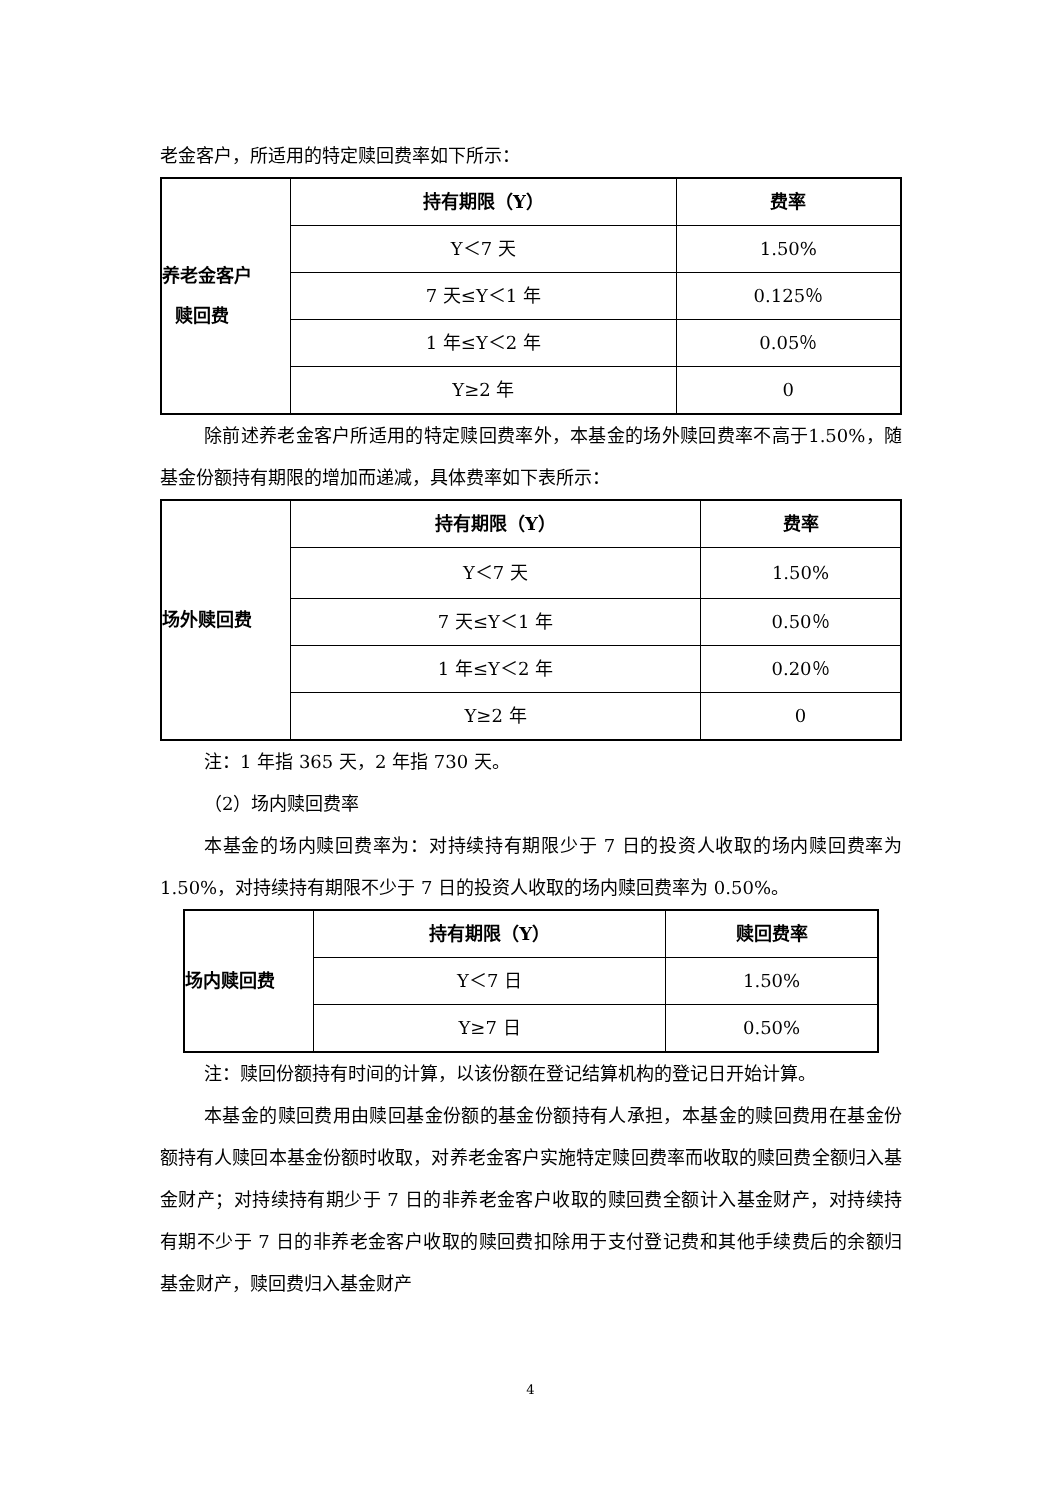老金客户，所适用的特定赎回费率如下所示：
| 养老金客户 赎回费 | 持有期限（Y） | 费率 |
| | Y＜7 天 | 1.50% |
| | 7 天≤Y＜1 年 | 0.125％ |
| | 1 年≤Y＜2 年 | 0.05％ |
| | Y≥2 年 | 0 |
除前述养老金客户所适用的特定赎回费率外，本基金的场外赎回费率不高于1.50%，随基金份额持有期限的增加而递减，具体费率如下表所示：
| 场外赎回费 | 持有期限（Y） | 费率 |
| | Y＜7 天 | 1.50% |
| | 7 天≤Y＜1 年 | 0.50％ |
| | 1 年≤Y＜2 年 | 0.20％ |
| | Y≥2 年 | 0 |
注：1 年指 365 天，2 年指 730 天。
（2）场内赎回费率
本基金的场内赎回费率为：对持续持有期限少于 7 日的投资人收取的场内赎回费率为 1.50%，对持续持有期限不少于 7 日的投资人收取的场内赎回费率为 0.50%。
| 场内赎回费 | 持有期限（Y） | 赎回费率 |
| | Y＜7 日 | 1.50% |
| | Y≥7 日 | 0.50% |
注：赎回份额持有时间的计算，以该份额在登记结算机构的登记日开始计算。
本基金的赎回费用由赎回基金份额的基金份额持有人承担，本基金的赎回费用在基金份额持有人赎回本基金份额时收取，对养老金客户实施特定赎回费率而收取的赎回费全额归入基金财产；对持续持有期少于 7 日的非养老金客户收取的赎回费全额计入基金财产，对持续持有期不少于 7 日的非养老金客户收取的赎回费扣除用于支付登记费和其他手续费后的余额归基金财产，赎回费归入基金财产
4